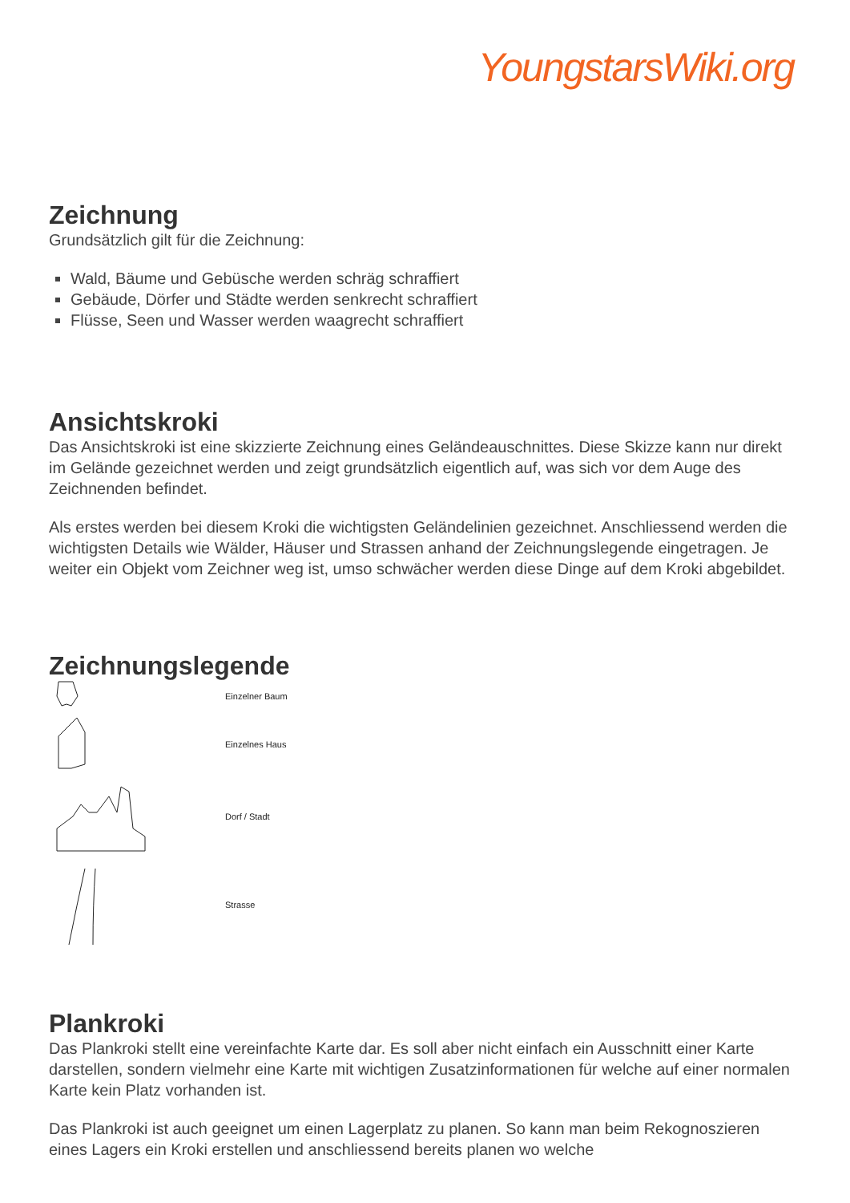YoungstarsWiki.org
Zeichnung
Grundsätzlich gilt für die Zeichnung:
Wald, Bäume und Gebüsche werden schräg schraffiert
Gebäude, Dörfer und Städte werden senkrecht schraffiert
Flüsse, Seen und Wasser werden waagrecht schraffiert
Ansichtskroki
Das Ansichtskroki ist eine skizzierte Zeichnung eines Geländeauschnittes. Diese Skizze kann nur direkt im Gelände gezeichnet werden und zeigt grundsätzlich eigentlich auf, was sich vor dem Auge des Zeichnenden befindet.
Als erstes werden bei diesem Kroki die wichtigsten Geländelinien gezeichnet. Anschliessend werden die wichtigsten Details wie Wälder, Häuser und Strassen anhand der Zeichnungslegende eingetragen. Je weiter ein Objekt vom Zeichner weg ist, umso schwächer werden diese Dinge auf dem Kroki abgebildet.
Zeichnungslegende
Einzelner Baum
Einzelnes Haus
Dorf / Stadt
Strasse
Plankroki
Das Plankroki stellt eine vereinfachte Karte dar. Es soll aber nicht einfach ein Ausschnitt einer Karte darstellen, sondern vielmehr eine Karte mit wichtigen Zusatzinformationen für welche auf einer normalen Karte kein Platz vorhanden ist.
Das Plankroki ist auch geeignet um einen Lagerplatz zu planen. So kann man beim Rekognoszieren eines Lagers ein Kroki erstellen und anschliessend bereits planen wo welche